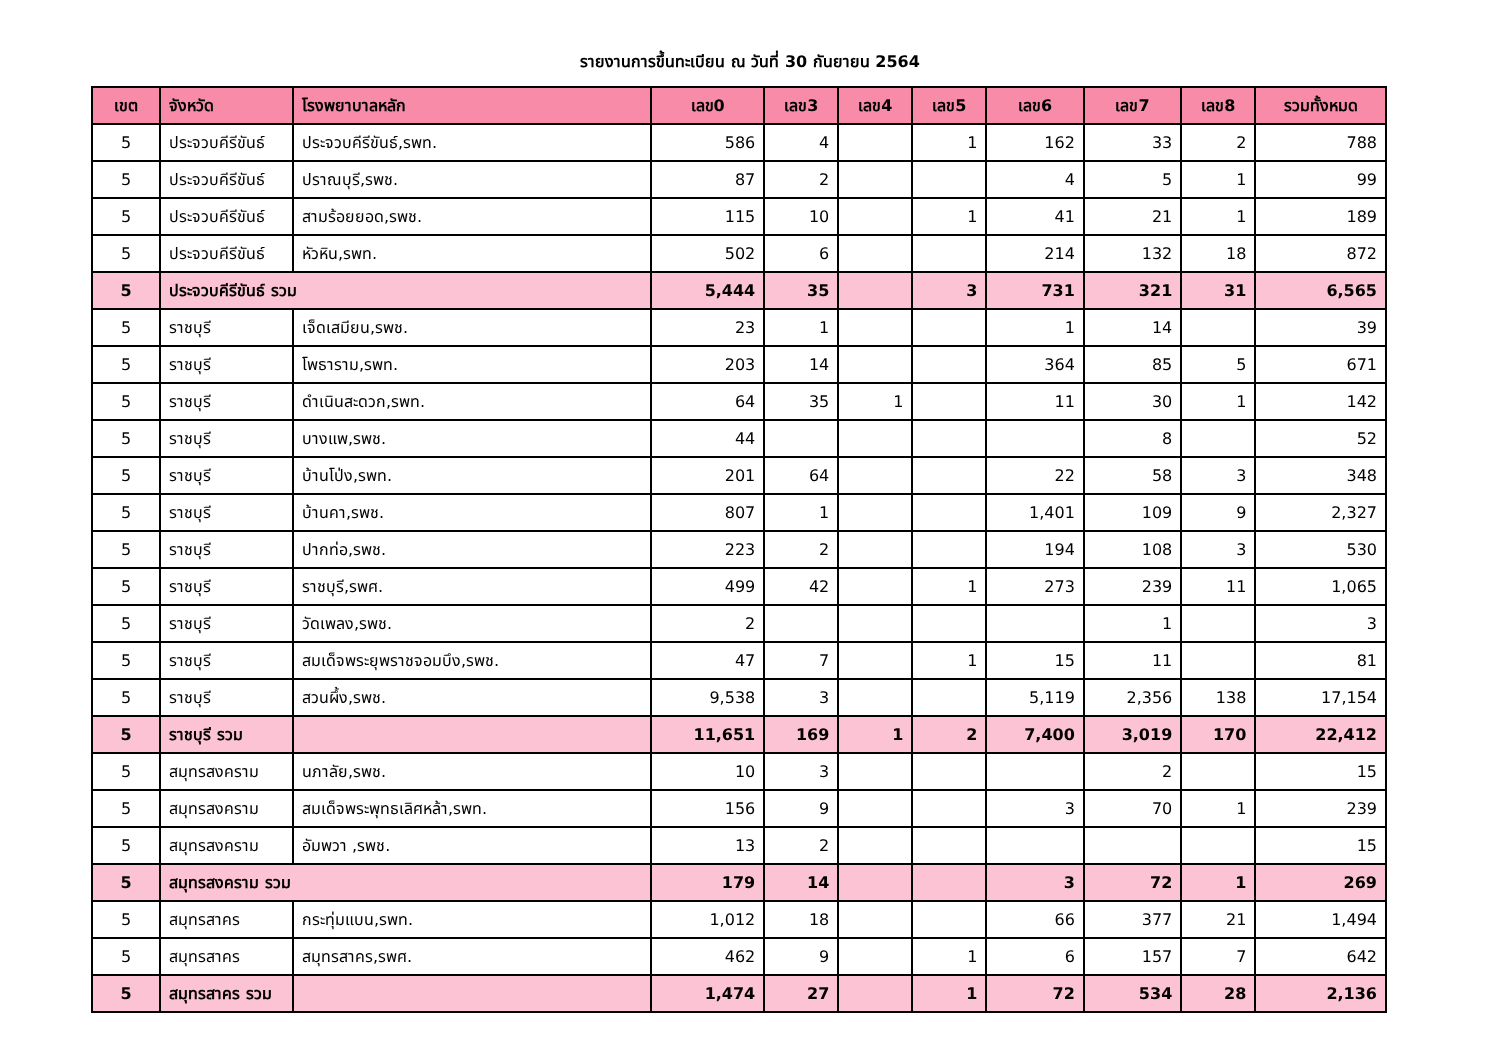รายงานการขึ้นทะเบียน ณ วันที่ 30 กันยายน 2564
| เขต | จังหวัด | โรงพยาบาลหลัก | เลข0 | เลข3 | เลข4 | เลข5 | เลข6 | เลข7 | เลข8 | รวมทั้งหมด |
| --- | --- | --- | --- | --- | --- | --- | --- | --- | --- | --- |
| 5 | ประจวบคีรีขันธ์ | ประจวบคีรีขันธ์,รพท. | 586 | 4 | | 1 | 162 | 33 | 2 | 788 |
| 5 | ประจวบคีรีขันธ์ | ปราณบุรี,รพช. | 87 | 2 | | | 4 | 5 | 1 | 99 |
| 5 | ประจวบคีรีขันธ์ | สามร้อยยอด,รพช. | 115 | 10 | | 1 | 41 | 21 | 1 | 189 |
| 5 | ประจวบคีรีขันธ์ | หัวหิน,รพท. | 502 | 6 | | | 214 | 132 | 18 | 872 |
| 5 | ประจวบคีรีขันธ์ รวม | | 5,444 | 35 | | 3 | 731 | 321 | 31 | 6,565 |
| 5 | ราชบุรี | เจ็ดเสมียน,รพช. | 23 | 1 | | | 1 | 14 | | 39 |
| 5 | ราชบุรี | โพธาราม,รพท. | 203 | 14 | | | 364 | 85 | 5 | 671 |
| 5 | ราชบุรี | ดำเนินสะดวก,รพท. | 64 | 35 | 1 | | 11 | 30 | 1 | 142 |
| 5 | ราชบุรี | บางแพ,รพช. | 44 | | | | | 8 | | 52 |
| 5 | ราชบุรี | บ้านโป่ง,รพท. | 201 | 64 | | | 22 | 58 | 3 | 348 |
| 5 | ราชบุรี | บ้านคา,รพช. | 807 | 1 | | | 1,401 | 109 | 9 | 2,327 |
| 5 | ราชบุรี | ปากท่อ,รพช. | 223 | 2 | | | 194 | 108 | 3 | 530 |
| 5 | ราชบุรี | ราชบุรี,รพศ. | 499 | 42 | | 1 | 273 | 239 | 11 | 1,065 |
| 5 | ราชบุรี | วัดเพลง,รพช. | 2 | | | | | 1 | | 3 |
| 5 | ราชบุรี | สมเด็จพระยุพราชจอมบึง,รพช. | 47 | 7 | | 1 | 15 | 11 | | 81 |
| 5 | ราชบุรี | สวนผึ้ง,รพช. | 9,538 | 3 | | | 5,119 | 2,356 | 138 | 17,154 |
| 5 | ราชบุรี รวม | | 11,651 | 169 | 1 | 2 | 7,400 | 3,019 | 170 | 22,412 |
| 5 | สมุทรสงคราม | นภาลัย,รพช. | 10 | 3 | | | | 2 | | 15 |
| 5 | สมุทรสงคราม | สมเด็จพระพุทธเลิศหล้า,รพท. | 156 | 9 | | | 3 | 70 | 1 | 239 |
| 5 | สมุทรสงคราม | อัมพวา ,รพช. | 13 | 2 | | | | | | 15 |
| 5 | สมุทรสงคราม รวม | | 179 | 14 | | | 3 | 72 | 1 | 269 |
| 5 | สมุทรสาคร | กระทุ่มแบน,รพท. | 1,012 | 18 | | | 66 | 377 | 21 | 1,494 |
| 5 | สมุทรสาคร | สมุทรสาคร,รพศ. | 462 | 9 | | 1 | 6 | 157 | 7 | 642 |
| 5 | สมุทรสาคร รวม | | 1,474 | 27 | | 1 | 72 | 534 | 28 | 2,136 |